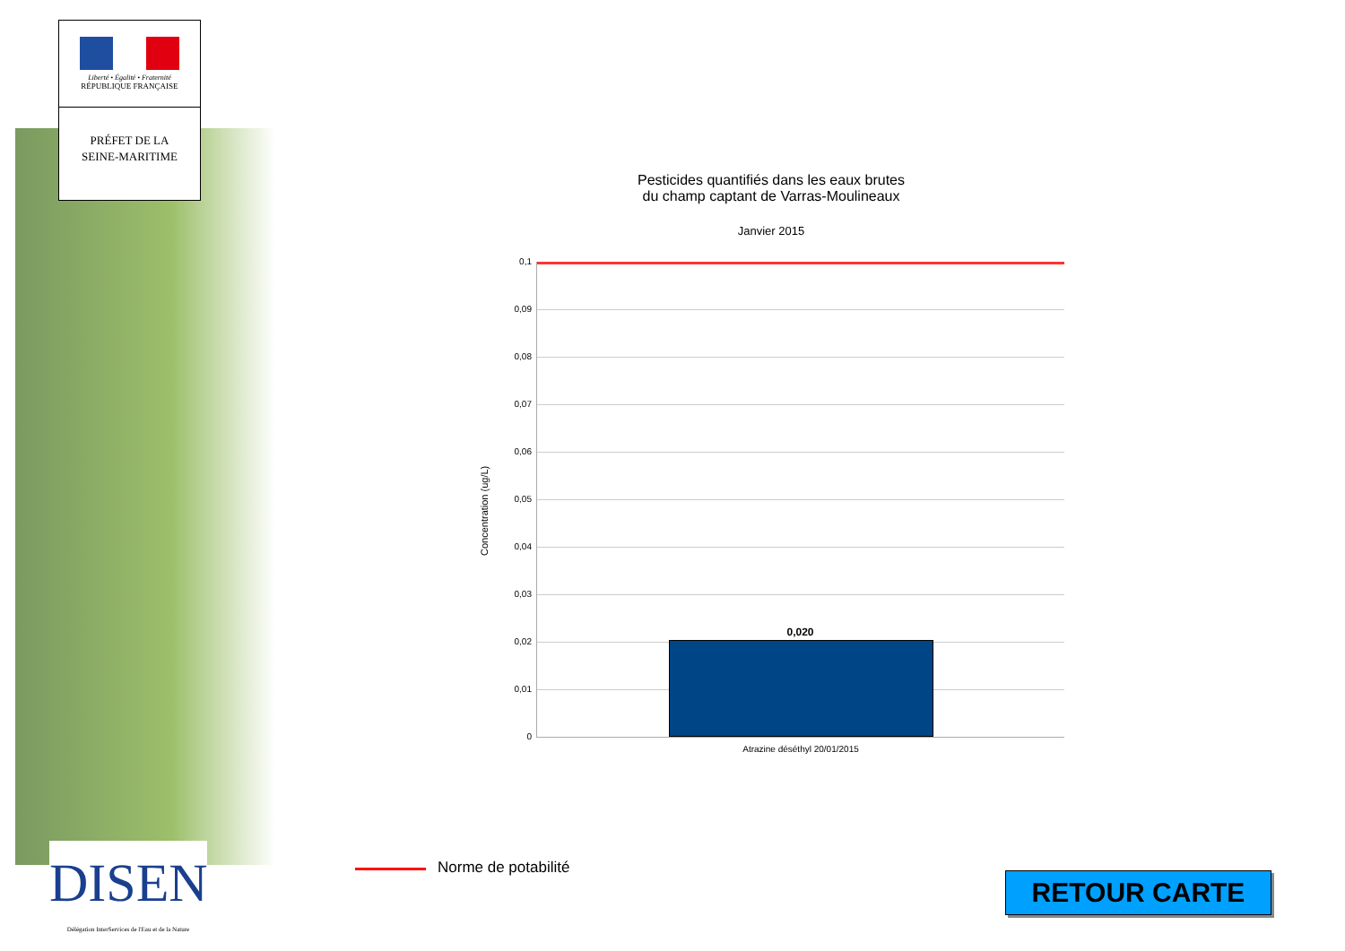Liberté • Égalité • Fraternité
RÉPUBLIQUE FRANÇAISE
PRÉFET DE LA
SEINE-MARITIME
DISEN
Délégation InterServices de l'Eau et de la Nature
Pesticides quantifiés dans les eaux brutes
du champ captant de Varras-Moulineaux
Janvier 2015
Concentration (ug/L)
0,1
0,09
0,08
0,07
0,06
0,05
0,04
0,03
0,02
0,01
0
0,020
Atrazine déséthyl 20/01/2015
Norme de potabilité
RETOUR CARTE